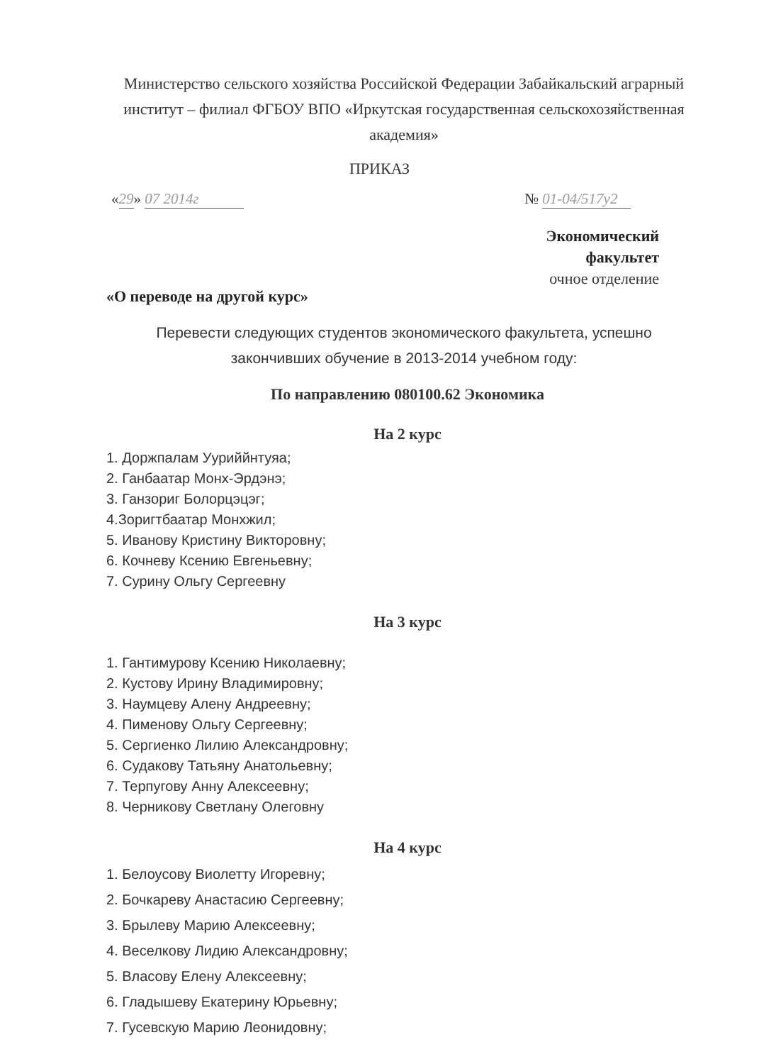Министерство сельского хозяйства Российской Федерации Забайкальский аграрный институт – филиал ФГБОУ ВПО «Иркутская государственная сельскохозяйственная академия»
ПРИКАЗ
«29» 07 2014г № 01-04/517у2
Экономический факультет
очное отделение
«О переводе на другой курс»
Перевести следующих студентов экономического факультета, успешно закончивших обучение в 2013-2014 учебном году:
По направлению 080100.62 Экономика
На 2 курс
1. Доржпалам Ууриййнтуяа;
2. Ганбаатар Монх-Эрдэнэ;
3. Ганзориг Болорцэцэг;
4.Зоригтбаатар Монхжил;
5. Иванову Кристину Викторовну;
6. Кочневу Ксению Евгеньевну;
7. Сурину Ольгу Сергеевну
На 3 курс
1. Гантимурову Ксению Николаевну;
2. Кустову Ирину Владимировну;
3. Наумцеву Алену Андреевну;
4. Пименову Ольгу Сергеевну;
5. Сергиенко Лилию Александровну;
6. Судакову Татьяну Анатольевну;
7. Терпугову Анну Алексеевну;
8. Черникову Светлану Олеговну
На 4 курс
1. Белоусову Виолетту Игоревну;
2. Бочкареву Анастасию Сергеевну;
3. Брылеву Марию Алексеевну;
4. Веселкову Лидию Александровну;
5. Власову Елену Алексеевну;
6. Гладышеву Екатерину Юрьевну;
7. Гусевскую Марию Леонидовну;